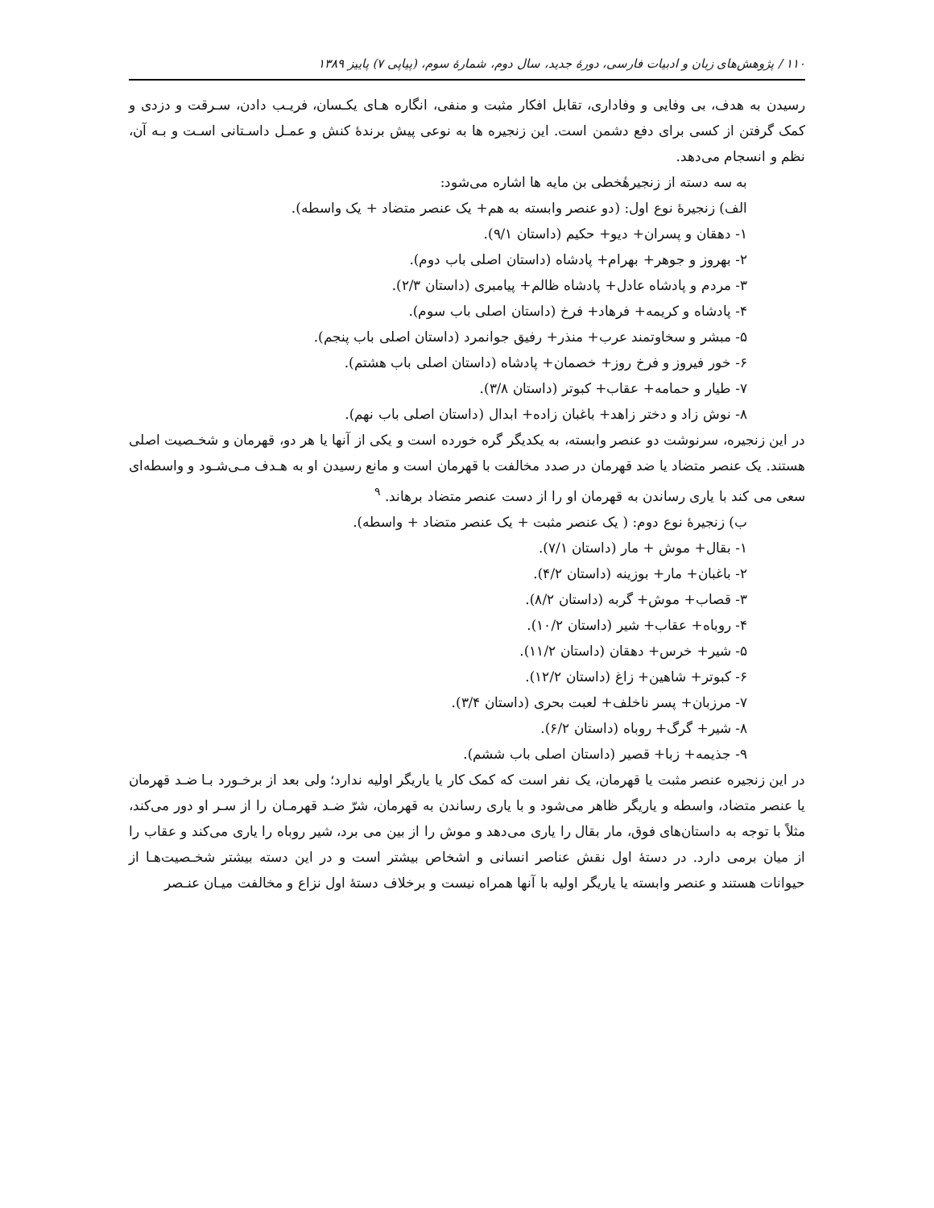۱۱۰ / پژوهش‌های زبان و ادبیات فارسی، دورهٔ جدید، سال دوم، شمارهٔ سوم، (پیاپی ۷) پاییز ۱۳۸۹
رسیدن به هدف، بی وفایی و وفاداری، تقابل افکار مثبت و منفی، انگاره هـای یکـسان، فریـب دادن، سـرقت و دزدی و کمک گرفتن از کسی برای دفع دشمن است. این زنجیره ها به نوعی پیش برندهٔ کنش و عمـل داسـتانی اسـت و بـه آن، نظم و انسجام می‌دهد.
به سه دسته از زنجیرهٔخطی بن مایه ها اشاره می‌شود:
الف) زنجیرهٔ نوع اول: (دو عنصر وابسته به هم+ یک عنصر متضاد + یک واسطه).
۱- دهقان و پسران+ دیو+ حکیم (داستان ۹/۱).
۲- بهروز و جوهر+ بهرام+ پادشاه (داستان اصلی باب دوم).
۳- مردم و پادشاه عادل+ پادشاه ظالم+ پیامبری (داستان ۲/۳).
۴- پادشاه و کریمه+ فرهاد+ فرخ (داستان اصلی باب سوم).
۵- مبشر و سخاوتمند عرب+ منذر+ رفیق جوانمرد (داستان اصلی باب پنجم).
۶- خور فیروز و فرخ روز+ خصمان+ پادشاه (داستان اصلی باب هشتم).
۷- طیار و حمامه+ عقاب+ کبوتر (داستان ۳/۸).
۸- نوش زاد و دختر زاهد+ باغبان زاده+ ابدال (داستان اصلی باب نهم).
در این زنجیره، سرنوشت دو عنصر وابسته، به یکدیگر گره خورده است و یکی از آنها یا هر دو، قهرمان و شخـصیت اصلی هستند. یک عنصر متضاد یا ضد قهرمان در صدد مخالفت با قهرمان است و مانع رسیدن او به هـدف مـی‌شـود و واسطه‌ای سعی می کند با یاری رساندن به قهرمان او را از دست عنصر متضاد برهاند. <sup>۹</sup>
ب) زنجیرهٔ نوع دوم: ( یک عنصر مثبت + یک عنصر متضاد + واسطه).
۱- بقال+ موش + مار (داستان ۷/۱).
۲- باغبان+ مار+ بوزینه (داستان ۴/۲).
۳- قصاب+ موش+ گربه (داستان ۸/۲).
۴- روباه+ عقاب+ شیر (داستان ۱۰/۲).
۵- شیر+ خرس+ دهقان (داستان ۱۱/۲).
۶- کبوتر+ شاهین+ زاغ (داستان ۱۲/۲).
۷- مرزبان+ پسر ناخلف+ لعبت بحری (داستان ۳/۴).
۸- شیر+ گرگ+ روباه (داستان ۶/۲).
۹- جذیمه+ زبا+ قصیر (داستان اصلی باب ششم).
در این زنجیره عنصر مثبت یا قهرمان، یک نفر است که کمک کار یا یاریگر اولیه ندارد؛ ولی بعد از برخـورد بـا ضـد قهرمان یا عنصر متضاد، واسطه و یاریگر ظاهر می‌شود و با یاری رساندن به قهرمان، شرّ ضـد قهرمـان را از سـر او دور می‌کند، مثلاً با توجه به داستان‌های فوق، مار بقال را یاری می‌دهد و موش را از بین می برد، شیر روباه را یاری می‌کند و عقاب را از میان برمی دارد. در دستهٔ اول نقش عناصر انسانی و اشخاص بیشتر است و در این دسته بیشتر شخـصیت‌هـا از حیوانات هستند و عنصر وابسته یا یاریگر اولیه با آنها همراه نیست و برخلاف دستهٔ اول نزاع و مخالفت میـان عنـصر